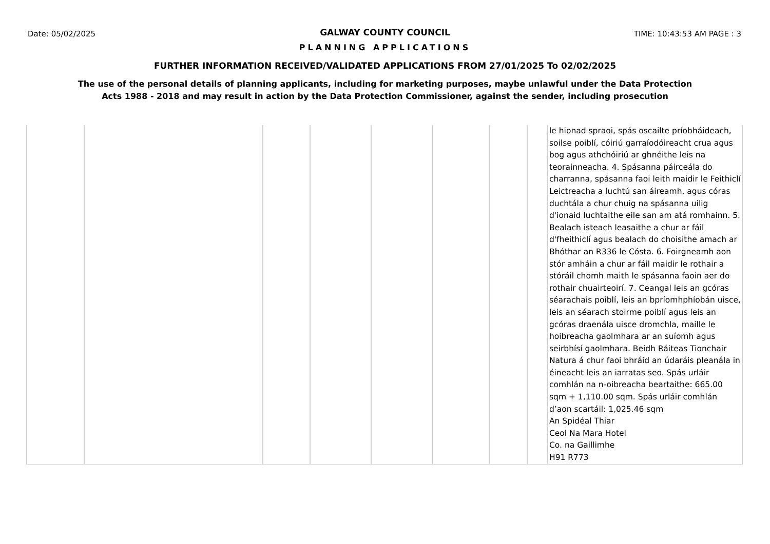Date: 05/02/2025 TIME: 10:43:53 AM PAGE : 3
GALWAY COUNTY COUNCIL
PLANNING APPLICATIONS
FURTHER INFORMATION RECEIVED/VALIDATED APPLICATIONS FROM 27/01/2025 To 02/02/2025
The use of the personal details of planning applicants, including for marketing purposes, maybe unlawful under the Data Protection
Acts 1988 - 2018 and may result in action by the Data Protection Commissioner, against the sender, including prosecution
| | | | | | | | | le hionad spraoi, spás oscailte príobháideach, soilse poiblí, cóiriú garraíodóireacht crua agus bog agus athchóiriú ar ghnéithe leis na teorainneacha. 4. Spásanna páirceála do charranna, spásanna faoi leith maidir le Feithiclí Leictreacha a luchtú san áireamh, agus córas duchtála a chur chuig na spásanna uilig d'ionaid luchtaithe eile san am atá romhainn. 5. Bealach isteach leasaithe a chur ar fáil d'fheithiclí agus bealach do choisithe amach ar Bhóthar an R336 le Cósta. 6. Foirgneamh aon stór amháin a chur ar fáil maidir le rothair a stóráil chomh maith le spásanna faoin aer do rothair chuairteoirí. 7. Ceangal leis an gcóras séarachais poiblí, leis an bpríomhphíobán uisce, leis an séarach stoirme poiblí agus leis an gcóras draenála uisce dromchla, maille le hoibreacha gaolmhara ar an suíomh agus seirbhísí gaolmhara. Beidh Ráiteas Tionchair Natura á chur faoi bhráid an údaráis pleanála in éineacht leis an iarratas seo. Spás urláir comhlán na n-oibreacha beartaithe: 665.00 sqm + 1,110.00 sqm. Spás urláir comhlán d’aon scartáil: 1,025.46 sqm An Spidéal Thiar Ceol Na Mara Hotel Co. na Gaillimhe H91 R773 |